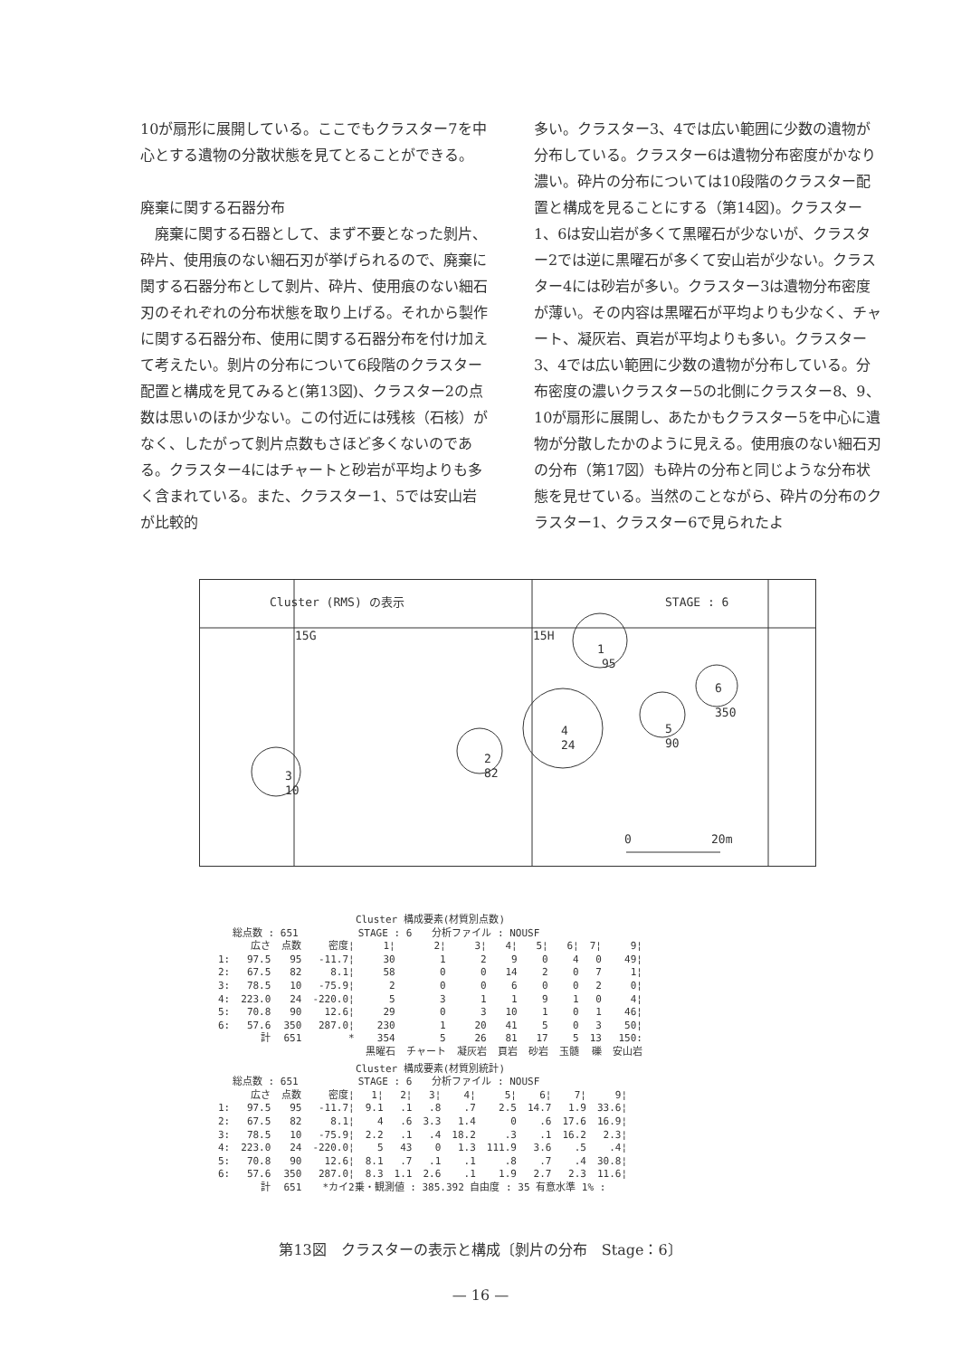10が扇形に展開している。ここでもクラスター7を中心とする遺物の分散状態を見てとることができる。
廃棄に関する石器分布
　廃棄に関する石器として、まず不要となった剝片、砕片、使用痕のない細石刃が挙げられるので、廃棄に関する石器分布として剝片、砕片、使用痕のない細石刃のそれぞれの分布状態を取り上げる。それから製作に関する石器分布、使用に関する石器分布を付け加えて考えたい。剝片の分布について6段階のクラスター配置と構成を見てみると(第13図)、クラスター2の点数は思いのほか少ない。この付近には残核（石核）がなく、したがって剝片点数もさほど多くないのである。クラスター4にはチャートと砂岩が平均よりも多く含まれている。また、クラスター1、5では安山岩が比較的
多い。クラスター3、4では広い範囲に少数の遺物が分布している。クラスター6は遺物分布密度がかなり濃い。砕片の分布については10段階のクラスター配置と構成を見ることにする（第14図)。クラスター1、6は安山岩が多くて黒曜石が少ないが、クラスター2では逆に黒曜石が多くて安山岩が少ない。クラスター4には砂岩が多い。クラスター3は遺物分布密度が薄い。その内容は黒曜石が平均よりも少なく、チャート、凝灰岩、頁岩が平均よりも多い。クラスター3、4では広い範囲に少数の遺物が分布している。分布密度の濃いクラスター5の北側にクラスター8、9、10が扇形に展開し、あたかもクラスター5を中心に遺物が分散したかのように見える。使用痕のない細石刃の分布（第17図）も砕片の分布と同じような分布状態を見せている。当然のことながら、砕片の分布のクラスター1、クラスター6で見られたよ
Cluster (RMS) の表示
STAGE : 6
15G
15H
1
95
2
82
3
10
4
24
5
90
6
350
0
20m
Cluster 構成要素(材質別点数)
　　総点数 : 651　　　　　　STAGE : 6　　分析ファイル : NOUSF
| | 広さ | 点数 | 密度¦ | 1¦ | 2¦ | 3¦ | 4¦ | 5¦ | 6¦ | 7¦ | 9¦ |
| --- | --- | --- | --- | --- | --- | --- | --- | --- | --- | --- | --- |
| 1: | 97.5 | 95 | -11.7¦ | 30 | 1 | 2 | 9 | 0 | 4 | 0 | 49¦ |
| 2: | 67.5 | 82 | 8.1¦ | 58 | 0 | 0 | 14 | 2 | 0 | 7 | 1¦ |
| 3: | 78.5 | 10 | -75.9¦ | 2 | 0 | 0 | 6 | 0 | 0 | 2 | 0¦ |
| 4: | 223.0 | 24 | -220.0¦ | 5 | 3 | 1 | 1 | 9 | 1 | 0 | 4¦ |
| 5: | 70.8 | 90 | 12.6¦ | 29 | 0 | 3 | 10 | 1 | 0 | 1 | 46¦ |
| 6: | 57.6 | 350 | 287.0¦ | 230 | 1 | 20 | 41 | 5 | 0 | 3 | 50¦ |
| | 計 | 651 | * | 354 | 5 | 26 | 81 | 17 | 5 | 13 | 150: |
| | | | | 黒曜石 | チャート | 凝灰岩 | 頁岩 | 砂岩 | 玉髄 | 礫 | 安山岩 |
Cluster 構成要素(材質別統計)
　　総点数 : 651　　　　　　STAGE : 6　　分析ファイル : NOUSF
| | 広さ | 点数 | 密度¦ | 1¦ | 2¦ | 3¦ | 4¦ | 5¦ | 6¦ | 7¦ | 9¦ |
| --- | --- | --- | --- | --- | --- | --- | --- | --- | --- | --- | --- |
| 1: | 97.5 | 95 | -11.7¦ | 9.1 | .1 | .8 | .7 | 2.5 | 14.7 | 1.9 | 33.6¦ |
| 2: | 67.5 | 82 | 8.1¦ | 4 | .6 | 3.3 | 1.4 | 0 | .6 | 17.6 | 16.9¦ |
| 3: | 78.5 | 10 | -75.9¦ | 2.2 | .1 | .4 | 18.2 | .3 | .1 | 16.2 | 2.3¦ |
| 4: | 223.0 | 24 | -220.0¦ | 5 | 43 | 0 | 1.3 | 111.9 | 3.6 | .5 | .4¦ |
| 5: | 70.8 | 90 | 12.6¦ | 8.1 | .7 | .1 | .1 | .8 | .7 | .4 | 30.8¦ |
| 6: | 57.6 | 350 | 287.0¦ | 8.3 | 1.1 | 2.6 | .1 | 1.9 | 2.7 | 2.3 | 11.6¦ |
| | 計 | 651 | *カイ2乗・観測値 : 385.392 自由度 : 35 有意水準 1% : | | | | | | | | |
第13図　クラスターの表示と構成〔剝片の分布　Stage：6〕
— 16 —